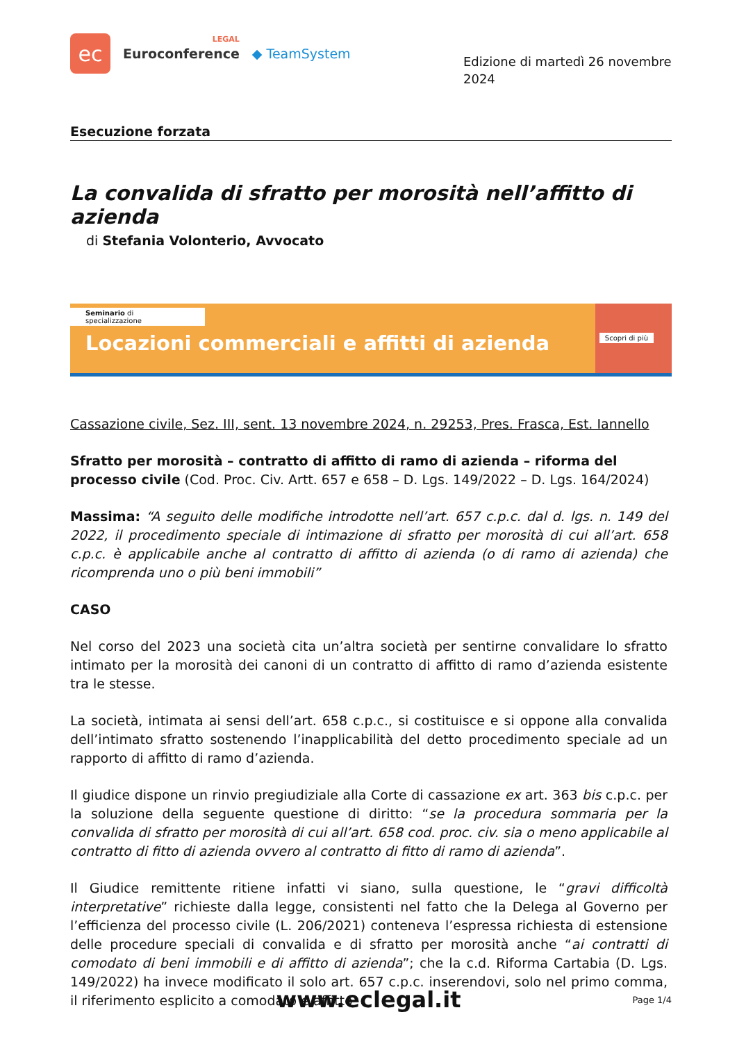ec
LEGAL
Euroconference
◆ TeamSystem
Edizione di martedì 26 novembre 2024
Esecuzione forzata
La convalida di sfratto per morosità nell’affitto di azienda
di Stefania Volonterio, Avvocato
Seminario di specializzazione
Locazioni commerciali e affitti di azienda
Scopri di più
Cassazione civile, Sez. III, sent. 13 novembre 2024, n. 29253, Pres. Frasca, Est. Iannello
Sfratto per morosità – contratto di affitto di ramo di azienda – riforma del processo civile (Cod. Proc. Civ. Artt. 657 e 658 – D. Lgs. 149/2022 – D. Lgs. 164/2024)
Massima: “A seguito delle modifiche introdotte nell’art. 657 c.p.c. dal d. lgs. n. 149 del 2022, il procedimento speciale di intimazione di sfratto per morosità di cui all’art. 658 c.p.c. è applicabile anche al contratto di affitto di azienda (o di ramo di azienda) che ricomprenda uno o più beni immobili”
CASO
Nel corso del 2023 una società cita un’altra società per sentirne convalidare lo sfratto intimato per la morosità dei canoni di un contratto di affitto di ramo d’azienda esistente tra le stesse.
La società, intimata ai sensi dell’art. 658 c.p.c., si costituisce e si oppone alla convalida dell’intimato sfratto sostenendo l’inapplicabilità del detto procedimento speciale ad un rapporto di affitto di ramo d’azienda.
Il giudice dispone un rinvio pregiudiziale alla Corte di cassazione ex art. 363 bis c.p.c. per la soluzione della seguente questione di diritto: “se la procedura sommaria per la convalida di sfratto per morosità di cui all’art. 658 cod. proc. civ. sia o meno applicabile al contratto di fitto di azienda ovvero al contratto di fitto di ramo di azienda”.
Il Giudice remittente ritiene infatti vi siano, sulla questione, le “gravi difficoltà interpretative” richieste dalla legge, consistenti nel fatto che la Delega al Governo per l’efficienza del processo civile (L. 206/2021) conteneva l’espressa richiesta di estensione delle procedure speciali di convalida e di sfratto per morosità anche “ai contratti di comodato di beni immobili e di affitto di azienda”; che la c.d. Riforma Cartabia (D. Lgs. 149/2022) ha invece modificato il solo art. 657 c.p.c. inserendovi, solo nel primo comma, il riferimento esplicito a comodato e affitto
www.eclegal.it Page 1/4